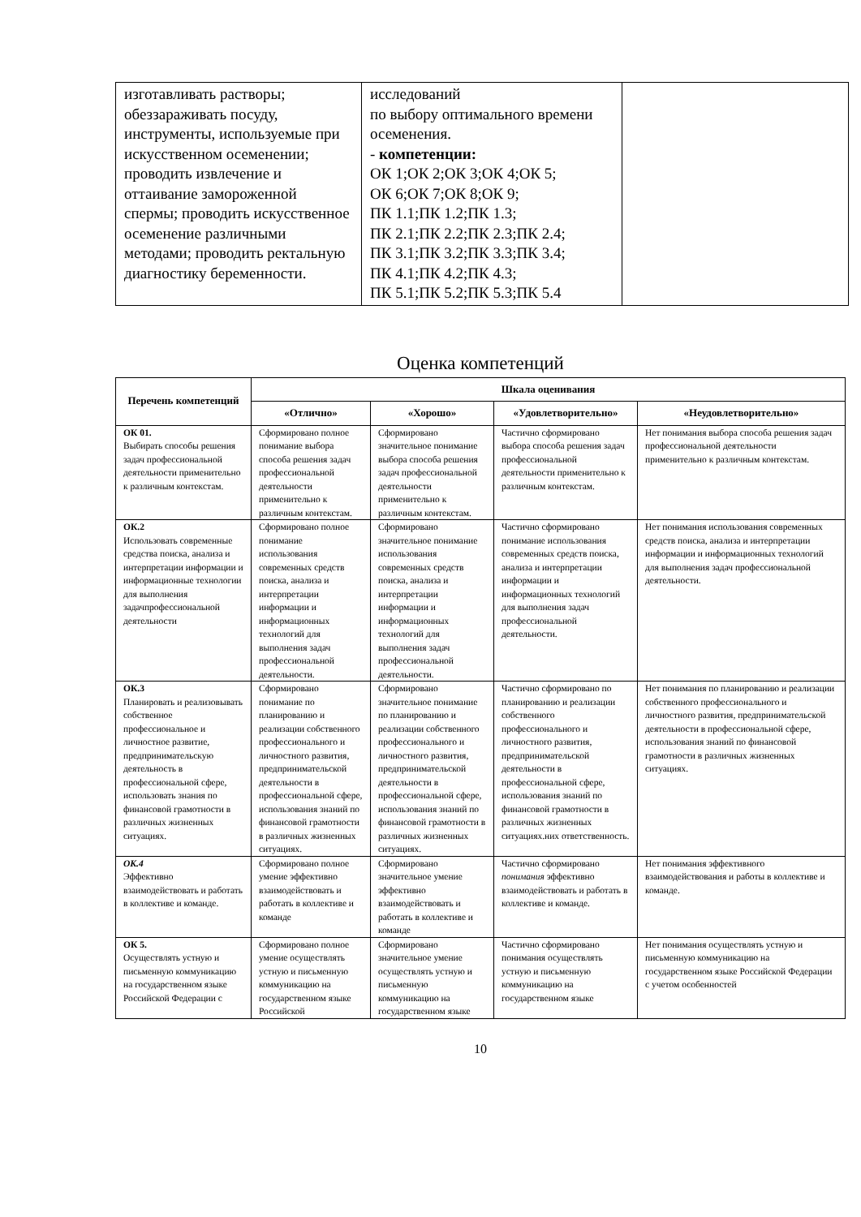| изготавливать растворы; обеззараживать посуду, инструменты, используемые при искусственном осеменении; проводить извлечение и оттаивание замороженной спермы; проводить искусственное осеменение различными методами; проводить ректальную диагностику беременности. | исследований по выбору оптимального времени осеменения. - компетенции: ОК 1;ОК 2;ОК 3;ОК 4;ОК 5; ОК 6;ОК 7;ОК 8;ОК 9; ПК 1.1;ПК 1.2;ПК 1.3; ПК 2.1;ПК 2.2;ПК 2.3;ПК 2.4; ПК 3.1;ПК 3.2;ПК 3.3;ПК 3.4; ПК 4.1;ПК 4.2;ПК 4.3; ПК 5.1;ПК 5.2;ПК 5.3;ПК 5.4 | |
Оценка компетенций
| Перечень компетенций | Шкала оценивания | | | |
| --- | --- | --- | --- | --- |
| | «Отлично» | «Хорошо» | «Удовлетворительно» | «Неудовлетворительно» |
| ОК 01. Выбирать способы решения задач профессиональной деятельности применительно к различным контекстам. | Сформировано полное понимание выбора способа решения задач профессиональной деятельности применительно к различным контекстам. | Сформировано значительное понимание выбора способа решения задач профессиональной деятельности применительно к различным контекстам. | Частично сформировано выбора способа решения задач профессиональной деятельности применительно к различным контекстам. | Нет понимания выбора способа решения задач профессиональной деятельности применительно к различным контекстам. |
| ОК.2 Использовать современные средства поиска, анализа и интерпретации информации и информационные технологии для выполнения задачпрофессиональной деятельности | Сформировано полное понимание использования современных средств поиска, анализа и интерпретации информации и информационных технологий для выполнения задач профессиональной деятельности. | Сформировано значительное понимание использования современных средств поиска, анализа и интерпретации информации и информационных технологий для выполнения задач профессиональной деятельности. | Частично сформировано понимание использования современных средств поиска, анализа и интерпретации информации и информационных технологий для выполнения задач профессиональной деятельности. | Нет понимания использования современных средств поиска, анализа и интерпретации информации и информационных технологий для выполнения задач профессиональной деятельности. |
| ОК.3 Планировать и реализовывать собственное профессиональное и личностное развитие, предпринимательскую деятельность в профессиональной сфере, использовать знания по финансовой грамотности в различных жизненных ситуациях. | Сформировано понимание по планированию и реализации собственного профессионального и личностного развития, предпринимательской деятельности в профессиональной сфере, использования знаний по финансовой грамотности в различных жизненных ситуациях. | Сформировано значительное понимание по планированию и реализации собственного профессионального и личностного развития, предпринимательской деятельности в профессиональной сфере, использования знаний по финансовой грамотности в различных жизненных ситуациях. | Частично сформировано по планированию и реализации собственного профессионального и личностного развития, предпринимательской деятельности в профессиональной сфере, использования знаний по финансовой грамотности в различных жизненных ситуациях.них ответственность. | Нет понимания по планированию и реализации собственного профессионального и личностного развития, предпринимательской деятельности в профессиональной сфере, использования знаний по финансовой грамотности в различных жизненных ситуациях. |
| ОК.4 Эффективно взаимодействовать и работать в коллективе и команде. | Сформировано полное умение эффективно взаимодействовать и работать в коллективе и команде | Сформировано значительное умение эффективно взаимодействовать и работать в коллективе и команде | Частично сформировано понимания эффективно взаимодействовать и работать в коллективе и команде. | Нет понимания эффективного взаимодействования и работы в коллективе и команде. |
| ОК 5. Осуществлять устную и письменную коммуникацию на государственном языке Российской Федерации с | Сформировано полное умение осуществлять устную и письменную коммуникацию на государственном языке Российской | Сформировано значительное умение осуществлять устную и письменную коммуникацию на государственном языке | Частично сформировано понимания осуществлять устную и письменную коммуникацию на государственном языке | Нет понимания осуществлять устную и письменную коммуникацию на государственном языке Российской Федерации с учетом особенностей |
10